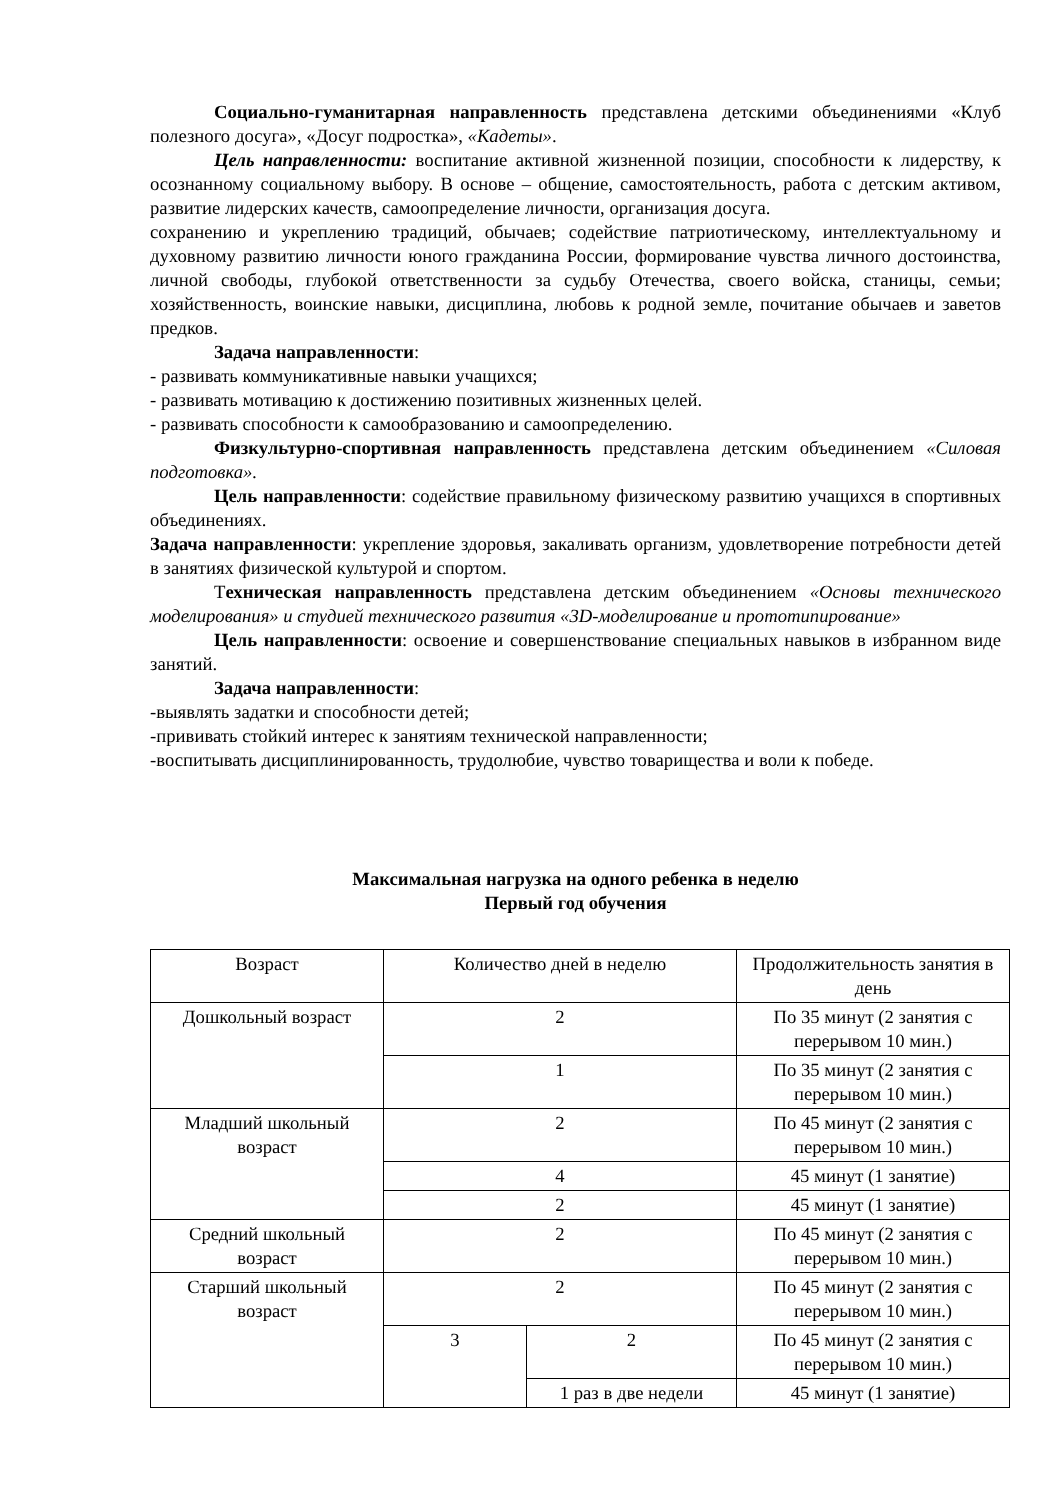Социально-гуманитарная направленность представлена детскими объединениями «Клуб полезного досуга», «Досуг подростка», «Кадеты».
Цель направленности: воспитание активной жизненной позиции, способности к лидерству, к осознанному социальному выбору. В основе – общение, самостоятельность, работа с детским активом, развитие лидерских качеств, самоопределение личности, организация досуга.
сохранению и укреплению традиций, обычаев; содействие патриотическому, интеллектуальному и духовному развитию личности юного гражданина России, формирование чувства личного достоинства, личной свободы, глубокой ответственности за судьбу Отечества, своего войска, станицы, семьи; хозяйственность, воинские навыки, дисциплина, любовь к родной земле, почитание обычаев и заветов предков.
Задача направленности:
- развивать коммуникативные навыки учащихся;
- развивать мотивацию к достижению позитивных жизненных целей.
- развивать способности к самообразованию и самоопределению.
Физкультурно-спортивная направленность представлена детским объединением «Силовая подготовка».
Цель направленности: содействие правильному физическому развитию учащихся в спортивных объединениях.
Задача направленности: укрепление здоровья, закаливать организм, удовлетворение потребности детей в занятиях физической культурой и спортом.
Техническая направленность представлена детским объединением «Основы технического моделирования» и студией технического развития «3D-моделирование и прототипирование»
Цель направленности: освоение и совершенствование специальных навыков в избранном виде занятий.
Задача направленности:
-выявлять задатки и способности детей;
-прививать стойкий интерес к занятиям технической направленности;
-воспитывать дисциплинированность, трудолюбие, чувство товарищества и воли к победе.
Максимальная нагрузка на одного ребенка в неделю
Первый год обучения
| Возраст | Количество дней в неделю | | Продолжительность занятия в день |
| Дошкольный возраст | 2 | | По 35 минут (2 занятия с перерывом 10 мин.) |
| | 1 | | По 35 минут (2 занятия с перерывом 10 мин.) |
| Младший школьный возраст | 2 | | По 45 минут (2 занятия с перерывом 10 мин.) |
| | 4 | | 45 минут (1 занятие) |
| | 2 | | 45 минут (1 занятие) |
| Средний школьный возраст | 2 | | По 45 минут (2 занятия с перерывом 10 мин.) |
| Старший школьный возраст | 2 | | По 45 минут (2 занятия с перерывом 10 мин.) |
| | 3 | 2 | По 45 минут (2 занятия с перерывом 10 мин.) |
| | | 1 раз в две недели | 45 минут (1 занятие) |